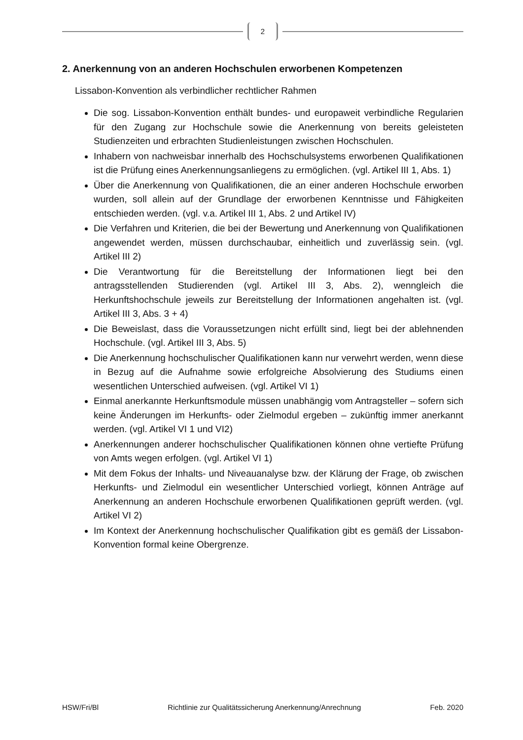2
2. Anerkennung von an anderen Hochschulen erworbenen Kompetenzen
Lissabon-Konvention als verbindlicher rechtlicher Rahmen
Die sog. Lissabon-Konvention enthält bundes- und europaweit verbindliche Regularien für den Zugang zur Hochschule sowie die Anerkennung von bereits geleisteten Studienzeiten und erbrachten Studienleistungen zwischen Hochschulen.
Inhabern von nachweisbar innerhalb des Hochschulsystems erworbenen Qualifikationen ist die Prüfung eines Anerkennungsanliegens zu ermöglichen. (vgl. Artikel III 1, Abs. 1)
Über die Anerkennung von Qualifikationen, die an einer anderen Hochschule erworben wurden, soll allein auf der Grundlage der erworbenen Kenntnisse und Fähigkeiten entschieden werden. (vgl. v.a. Artikel III 1, Abs. 2 und Artikel IV)
Die Verfahren und Kriterien, die bei der Bewertung und Anerkennung von Qualifikationen angewendet werden, müssen durchschaubar, einheitlich und zuverlässig sein. (vgl. Artikel III 2)
Die Verantwortung für die Bereitstellung der Informationen liegt bei den antragsstellenden Studierenden (vgl. Artikel III 3, Abs. 2), wenngleich die Herkunftshochschule jeweils zur Bereitstellung der Informationen angehalten ist. (vgl. Artikel III 3, Abs. 3 + 4)
Die Beweislast, dass die Voraussetzungen nicht erfüllt sind, liegt bei der ablehnenden Hochschule. (vgl. Artikel III 3, Abs. 5)
Die Anerkennung hochschulischer Qualifikationen kann nur verwehrt werden, wenn diese in Bezug auf die Aufnahme sowie erfolgreiche Absolvierung des Studiums einen wesentlichen Unterschied aufweisen. (vgl. Artikel VI 1)
Einmal anerkannte Herkunftsmodule müssen unabhängig vom Antragsteller – sofern sich keine Änderungen im Herkunfts- oder Zielmodul ergeben – zukünftig immer anerkannt werden. (vgl. Artikel VI 1 und VI2)
Anerkennungen anderer hochschulischer Qualifikationen können ohne vertiefte Prüfung von Amts wegen erfolgen. (vgl. Artikel VI 1)
Mit dem Fokus der Inhalts- und Niveauanalyse bzw. der Klärung der Frage, ob zwischen Herkunfts- und Zielmodul ein wesentlicher Unterschied vorliegt, können Anträge auf Anerkennung an anderen Hochschule erworbenen Qualifikationen geprüft werden. (vgl. Artikel VI 2)
Im Kontext der Anerkennung hochschulischer Qualifikation gibt es gemäß der Lissabon-Konvention formal keine Obergrenze.
HSW/Fri/Bl Richtlinie zur Qualitätssicherung Anerkennung/Anrechnung Feb. 2020